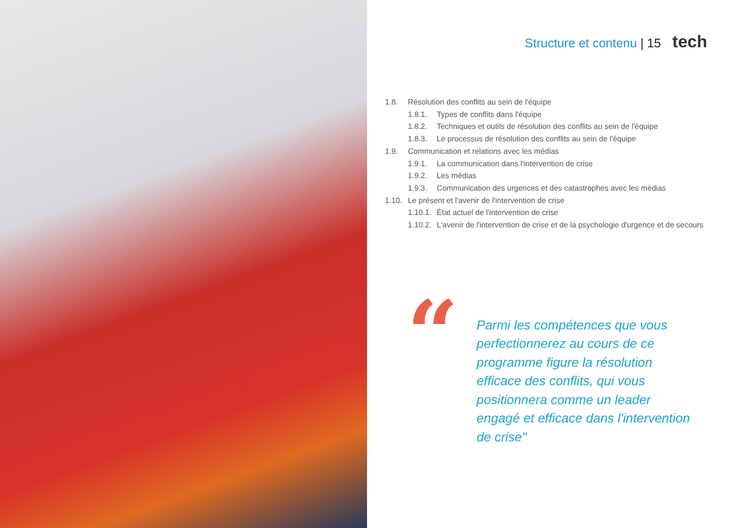Structure et contenu | 15 tech
1.8. Résolution des conflits au sein de l'équipe
1.8.1. Types de conflits dans l'équipe
1.8.2. Techniques et outils de résolution des conflits au sein de l'équipe
1.8.3. Le processus de résolution des conflits au sein de l'équipe
1.9. Communication et relations avec les médias
1.9.1. La communication dans l'intervention de crise
1.9.2. Les médias
1.9.3. Communication des urgences et des catastrophes avec les médias
1.10. Le présent et l'avenir de l'intervention de crise
1.10.1. État actuel de l'intervention de crise
1.10.2. L'avenir de l'intervention de crise et de la psychologie d'urgence et de secours
“
Parmi les compétences que vous perfectionnerez au cours de ce programme figure la résolution efficace des conflits, qui vous positionnera comme un leader engagé et efficace dans l'intervention de crise"